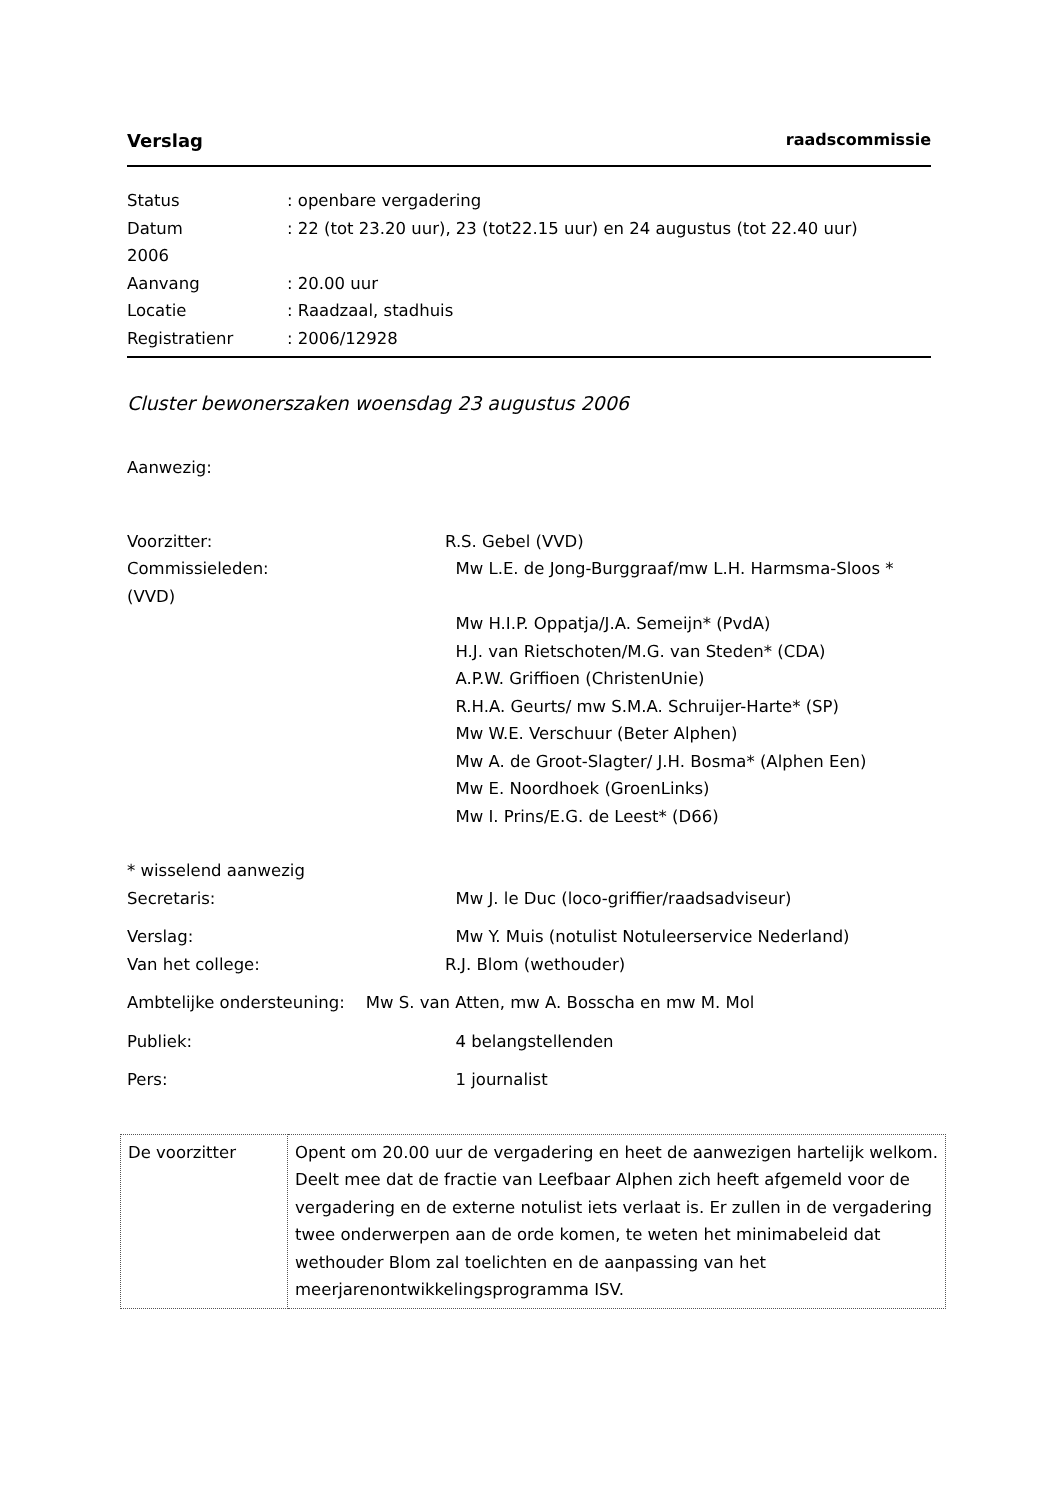Verslag raadscommissie
Status: openbare vergadering
Datum: 22 (tot 23.20 uur), 23 (tot22.15 uur) en 24 augustus (tot 22.40 uur)
2006
Aanvang: 20.00 uur
Locatie: Raadzaal, stadhuis
Registratienr: 2006/12928
Cluster bewonerszaken woensdag 23 augustus 2006
Aanwezig:
Voorzitter: R.S. Gebel (VVD)
Commissieleden: Mw L.E. de Jong-Burggraaf/mw L.H. Harmsma-Sloos *
(VVD)
Mw H.I.P. Oppatja/J.A. Semeijn* (PvdA)
H.J. van Rietschoten/M.G. van Steden* (CDA)
A.P.W. Griffioen (ChristenUnie)
R.H.A. Geurts/ mw S.M.A. Schruijer-Harte* (SP)
Mw W.E. Verschuur (Beter Alphen)
Mw A. de Groot-Slagter/ J.H. Bosma* (Alphen Een)
Mw E. Noordhoek (GroenLinks)
Mw I. Prins/E.G. de Leest* (D66)
* wisselend aanwezig
Secretaris: Mw J. le Duc (loco-griffier/raadsadviseur)
Verslag: Mw Y. Muis (notulist Notuleerservice Nederland)
Van het college: R.J. Blom (wethouder)
Ambtelijke ondersteuning: Mw S. van Atten, mw A. Bosscha en mw M. Mol
Publiek: 4 belangstellenden
Pers: 1 journalist
| De voorzitter | Opent om 20.00 uur de vergadering en heet de aanwezigen hartelijk welkom. Deelt mee dat de fractie van Leefbaar Alphen zich heeft afgemeld voor de vergadering en de externe notulist iets verlaat is. Er zullen in de vergadering twee onderwerpen aan de orde komen, te weten het minimabeleid dat wethouder Blom zal toelichten en de aanpassing van het meerjarenontwikkelingsprogramma ISV. |